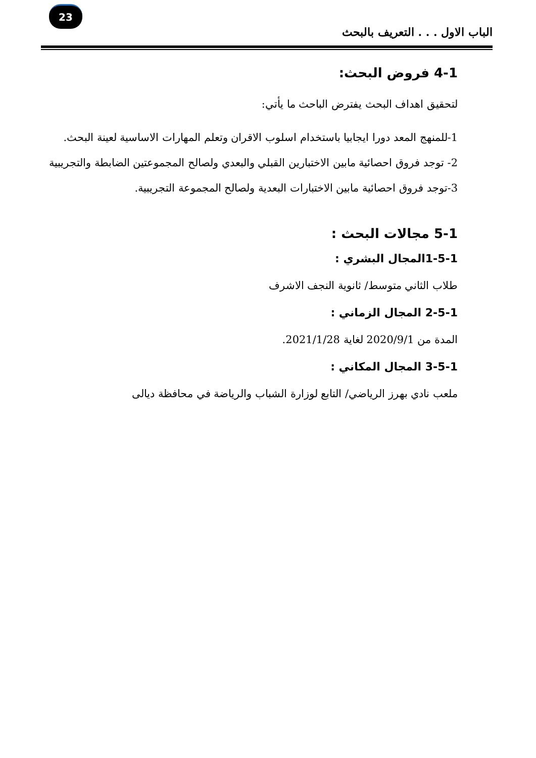23
الباب الاول . . . التعريف بالبحث
4-1 فروض البحث:
لتحقيق اهداف البحث يفترض الباحث ما يأتي:
1-للمنهج المعد دورا ايجابيا باستخدام اسلوب الاقران وتعلم المهارات الاساسية لعينة البحث.
2- توجد فروق احصائية مابين الاختبارين القبلي والبعدي ولصالح المجموعتين الضابطة والتجريبية
3-توجد فروق احصائية مابين الاختبارات البعدية ولصالح المجموعة التجريبية.
5-1 مجالات البحث :
1-5-1المجال البشري :
طلاب الثاني متوسط/ ثانوية النجف الاشرف
2-5-1 المجال الزماني :
المدة من 2020/9/1 لغاية 2021/1/28.
3-5-1 المجال المكاني :
ملعب نادي بهرز الرياضي/ التابع لوزارة الشباب والرياضة في محافظة ديالى